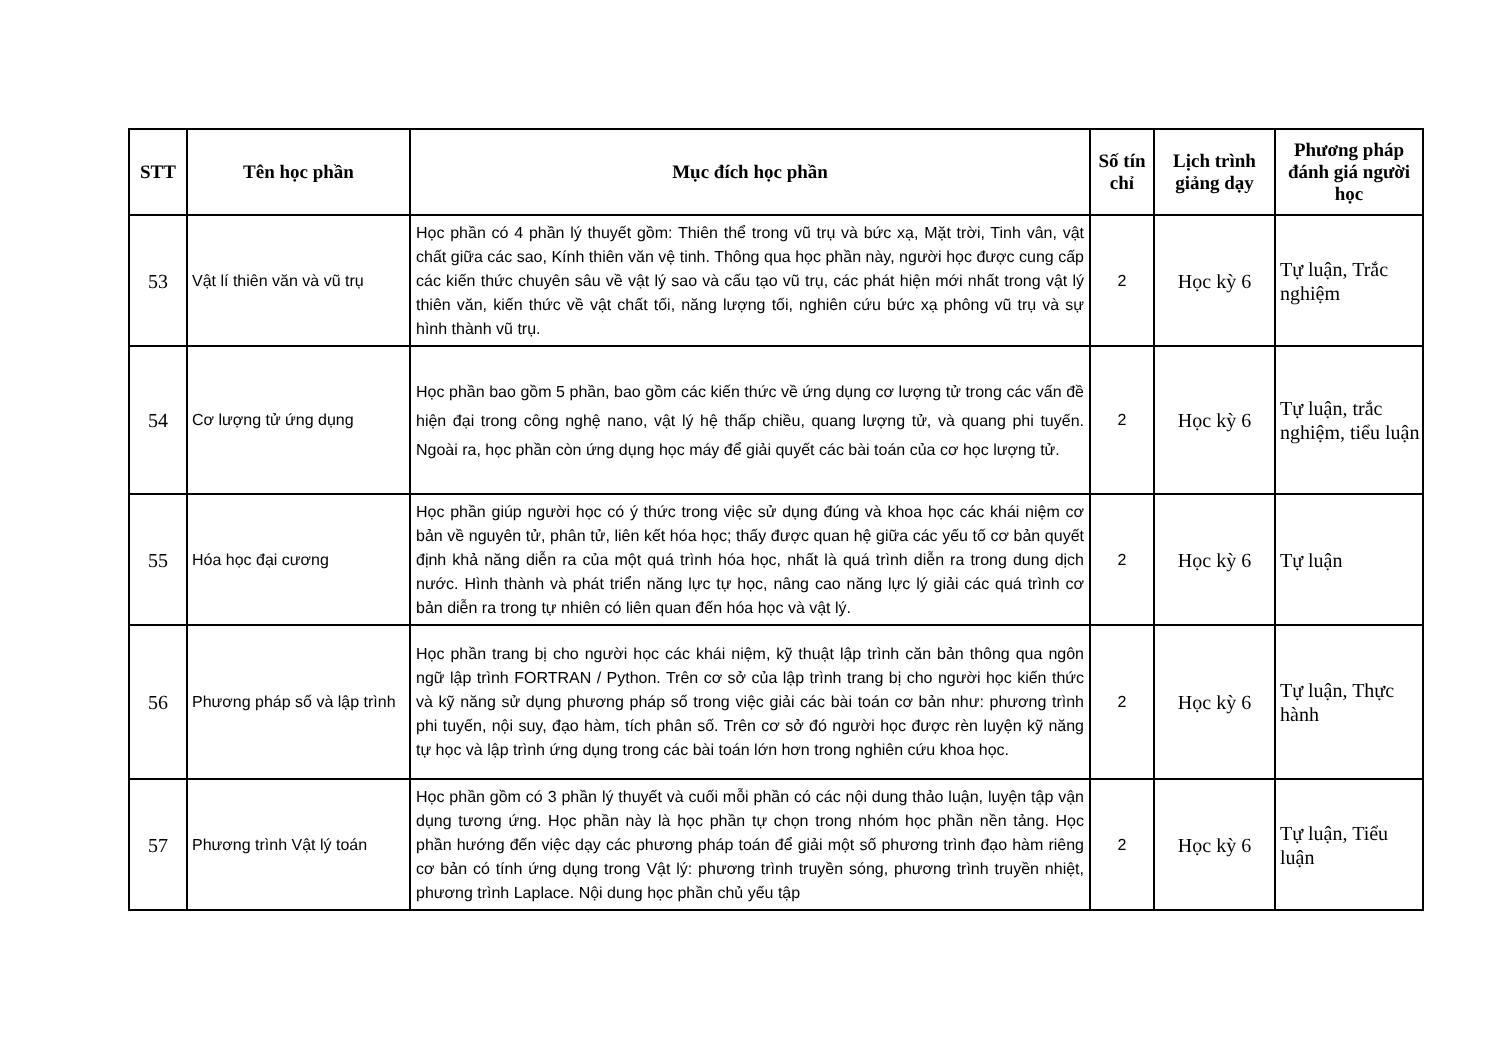| STT | Tên học phần | Mục đích học phần | Số tín chỉ | Lịch trình giảng dạy | Phương pháp đánh giá người học |
| --- | --- | --- | --- | --- | --- |
| 53 | Vật lí thiên văn và vũ trụ | Học phần có 4 phần lý thuyết gồm: Thiên thể trong vũ trụ và bức xạ, Mặt trời, Tinh vân, vật chất giữa các sao, Kính thiên văn vệ tinh. Thông qua học phần này, người học được cung cấp các kiến thức chuyên sâu về vật lý sao và cấu tạo vũ trụ, các phát hiện mới nhất trong vật lý thiên văn, kiến thức về vật chất tối, năng lượng tối, nghiên cứu bức xạ phông vũ trụ và sự hình thành vũ trụ. | 2 | Học kỳ 6 | Tự luận, Trắc nghiệm |
| 54 | Cơ lượng tử ứng dụng | Học phần bao gồm 5 phần, bao gồm các kiến thức về ứng dụng cơ lượng tử trong các vấn đề hiện đại trong công nghệ nano, vật lý hệ thấp chiều, quang lượng tử, và quang phi tuyến. Ngoài ra, học phần còn ứng dụng học máy để giải quyết các bài toán của cơ học lượng tử. | 2 | Học kỳ 6 | Tự luận, trắc nghiệm, tiểu luận |
| 55 | Hóa học đại cương | Học phần giúp người học có ý thức trong việc sử dụng đúng và khoa học các khái niệm cơ bản về nguyên tử, phân tử, liên kết hóa học; thấy được quan hệ giữa các yếu tố cơ bản quyết định khả năng diễn ra của một quá trình hóa học, nhất là quá trình diễn ra trong dung dịch nước. Hình thành và phát triển năng lực tự học, nâng cao năng lực lý giải các quá trình cơ bản diễn ra trong tự nhiên có liên quan đến hóa học và vật lý. | 2 | Học kỳ 6 | Tự luận |
| 56 | Phương pháp số và lập trình | Học phần trang bị cho người học các khái niệm, kỹ thuật lập trình căn bản thông qua ngôn ngữ lập trình FORTRAN / Python. Trên cơ sở của lập trình trang bị cho người học kiến thức và kỹ năng sử dụng phương pháp số trong việc giải các bài toán cơ bản như: phương trình phi tuyến, nội suy, đạo hàm, tích phân số. Trên cơ sở đó người học được rèn luyện kỹ năng tự học và lập trình ứng dụng trong các bài toán lớn hơn trong nghiên cứu khoa học. | 2 | Học kỳ 6 | Tự luận, Thực hành |
| 57 | Phương trình Vật lý toán | Học phần gồm có 3 phần lý thuyết và cuối mỗi phần có các nội dung thảo luận, luyện tập vận dụng tương ứng. Học phần này là học phần tự chọn trong nhóm học phần nền tảng. Học phần hướng đến việc dạy các phương pháp toán để giải một số phương trình đạo hàm riêng cơ bản có tính ứng dụng trong Vật lý: phương trình truyền sóng, phương trình truyền nhiệt, phương trình Laplace. Nội dung học phần chủ yếu tập | 2 | Học kỳ 6 | Tự luận, Tiểu luận |